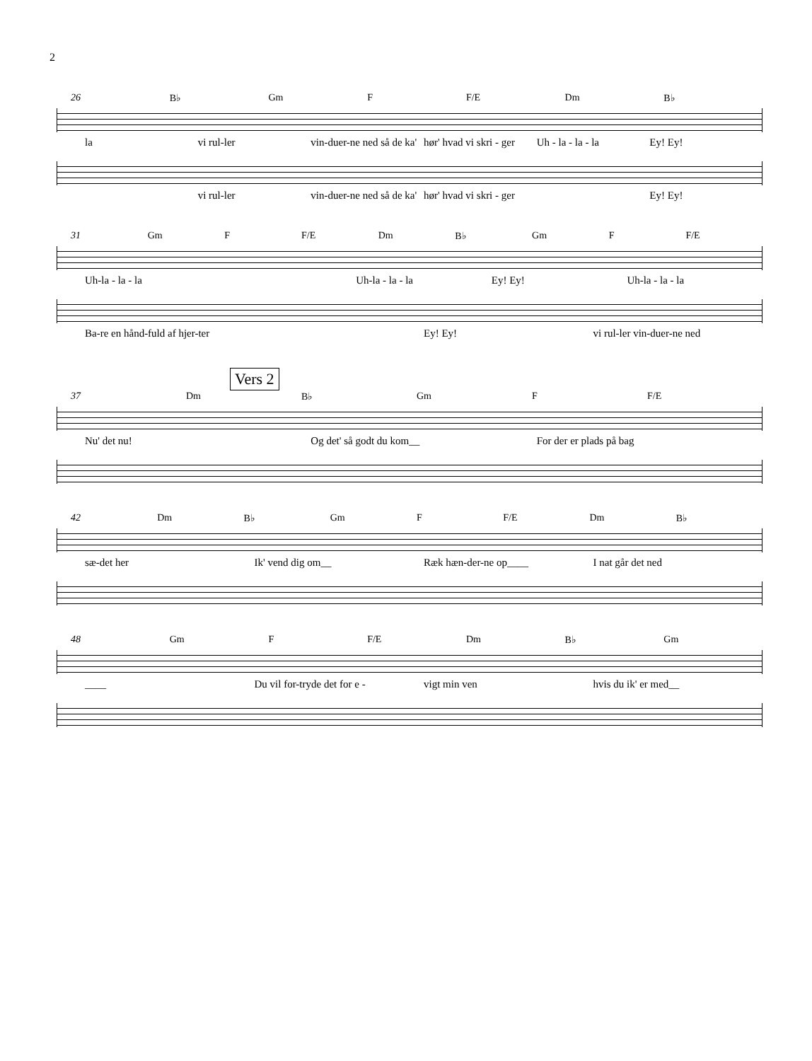2
26 B♭ Gm F F/E Dm B♭
la vi rul-ler vin-duer-ne ned så de ka' hør' hvad vi skri - ger Uh - la - la - la Ey! Ey!
vi rul-ler vin-duer-ne ned så de ka' hør' hvad vi skri - ger Ey! Ey!
31 Gm F F/E Dm B♭ Gm F F/E
Uh-la - la - la Uh-la - la - la Ey! Ey! Uh-la - la - la
Ba-re en hånd-fuld af hjer-ter Ey! Ey! vi rul-ler vin-duer-ne ned
Vers 2
37 Dm B♭ Gm F F/E
Nu' det nu! Og det' så godt du kom__ For der er plads på bag
42 Dm B♭ Gm F F/E Dm B♭
sæ-det her Ik' vend dig om__ Ræk hæn-der-ne op____ I nat går det ned
48 Gm F F/E Dm B♭ Gm
____ Du vil for-tryde det for e - vigt min ven hvis du ik' er med__